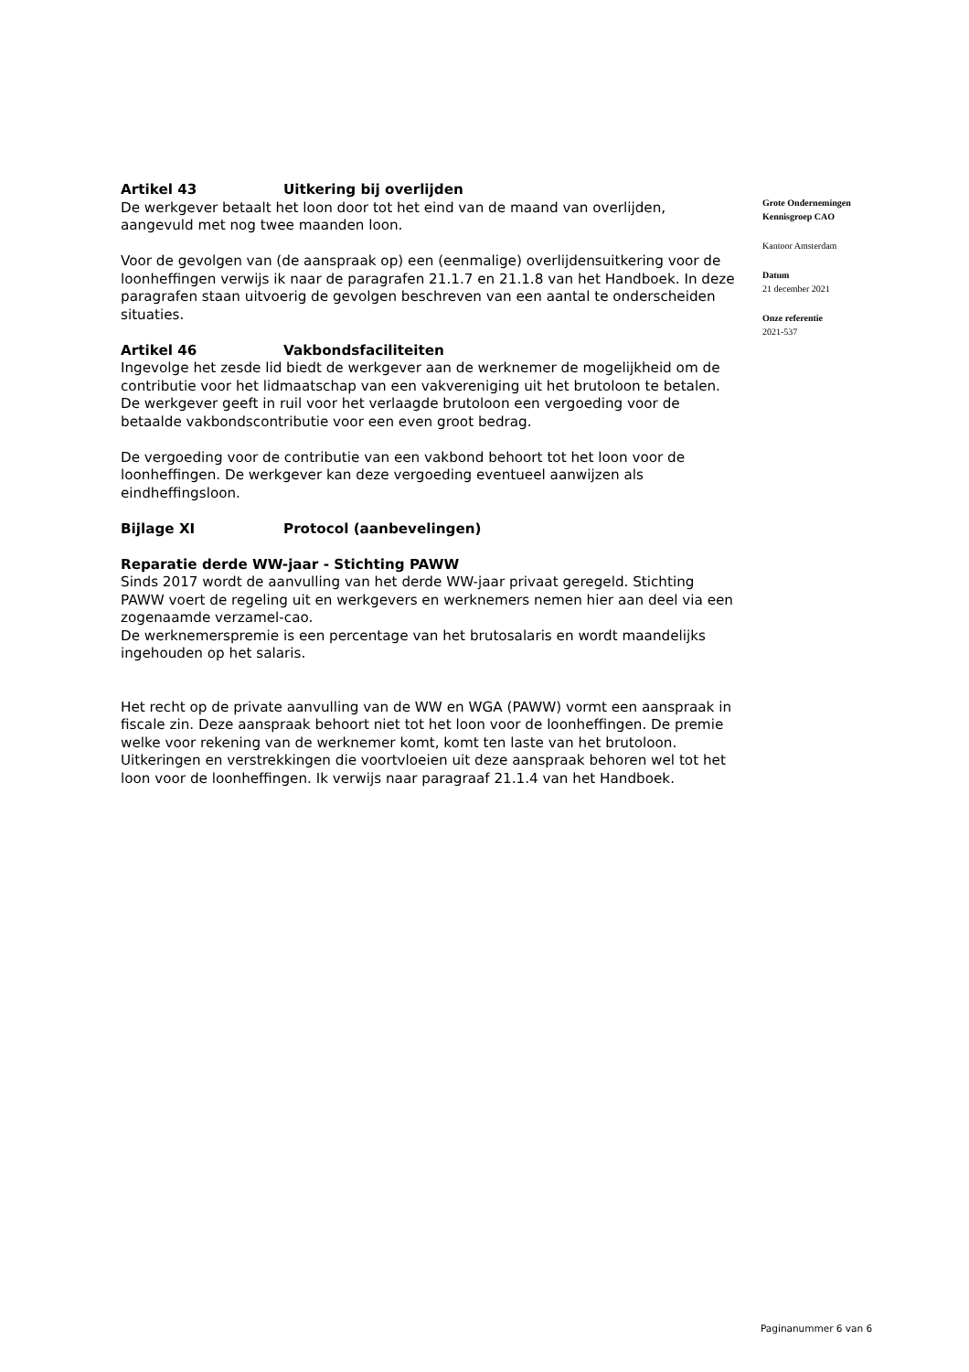Artikel 43 Uitkering bij overlijden
De werkgever betaalt het loon door tot het eind van de maand van overlijden, aangevuld met nog twee maanden loon.
Voor de gevolgen van (de aanspraak op) een (eenmalige) overlijdensuitkering voor de loonheffingen verwijs ik naar de paragrafen 21.1.7 en 21.1.8 van het Handboek. In deze paragrafen staan uitvoerig de gevolgen beschreven van een aantal te onderscheiden situaties.
Artikel 46 Vakbondsfaciliteiten
Ingevolge het zesde lid biedt de werkgever aan de werknemer de mogelijkheid om de contributie voor het lidmaatschap van een vakvereniging uit het brutoloon te betalen. De werkgever geeft in ruil voor het verlaagde brutoloon een vergoeding voor de betaalde vakbondscontributie voor een even groot bedrag.
De vergoeding voor de contributie van een vakbond behoort tot het loon voor de loonheffingen. De werkgever kan deze vergoeding eventueel aanwijzen als eindheffingsloon.
Bijlage XI Protocol (aanbevelingen)
Reparatie derde WW-jaar - Stichting PAWW
Sinds 2017 wordt de aanvulling van het derde WW-jaar privaat geregeld. Stichting PAWW voert de regeling uit en werkgevers en werknemers nemen hier aan deel via een zogenaamde verzamel-cao.
De werknemerspremie is een percentage van het brutosalaris en wordt maandelijks ingehouden op het salaris.
Het recht op de private aanvulling van de WW en WGA (PAWW) vormt een aanspraak in fiscale zin. Deze aanspraak behoort niet tot het loon voor de loonheffingen. De premie welke voor rekening van de werknemer komt, komt ten laste van het brutoloon. Uitkeringen en verstrekkingen die voortvloeien uit deze aanspraak behoren wel tot het loon voor de loonheffingen. Ik verwijs naar paragraaf 21.1.4 van het Handboek.
Grote Ondernemingen
Kennisgroep CAO
Kantoor Amsterdam
Datum
21 december 2021
Onze referentie
2021-537
Paginanummer 6 van 6